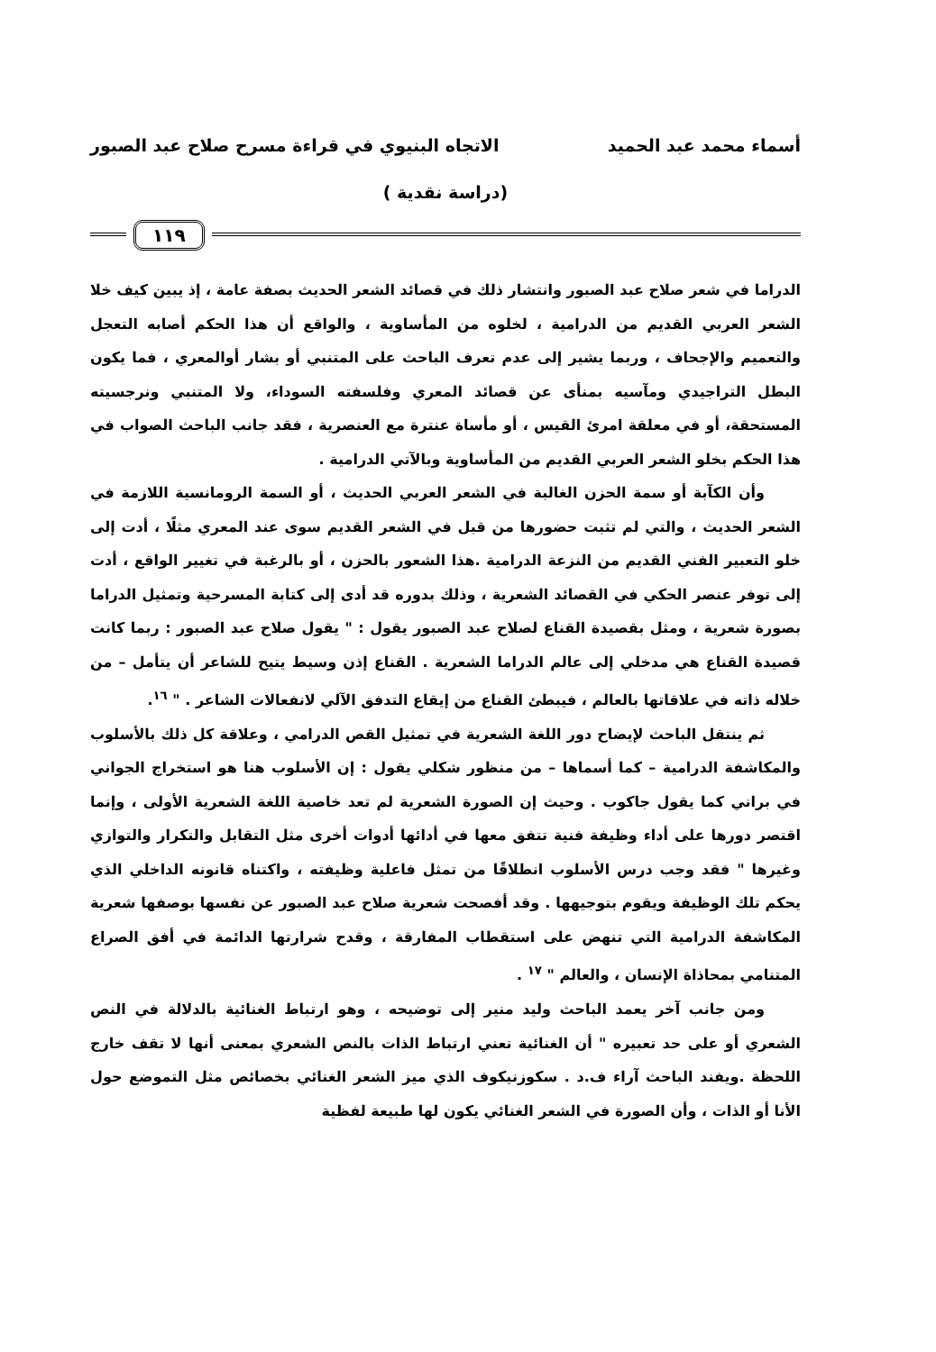أسماء محمد عبد الحميد الاتجاه البنيوي في قراءة مسرح صلاح عبد الصبور
(دراسة نقدية )
١١٩
الدراما في شعر صلاح عبد الصبور وانتشار ذلك في قصائد الشعر الحديث بصفة عامة ، إذ يبين كيف خلا الشعر العربي القديم من الدرامية ، لخلوه من المأساوية ، والواقع أن هذا الحكم أصابه التعجل والتعميم والإجحاف ، وربما يشير إلى عدم تعرف الباحث على المتنبي أو بشار أوالمعري ، فما يكون البطل التراجيدي ومآسيه بمنأى عن قصائد المعري وفلسفته السوداء، ولا المتنبي ونرجسيته المستحقة، أو في معلقة امرئ القيس ، أو مأساة عنترة مع العنصرية ، فقد جانب الباحث الصواب في هذا الحكم بخلو الشعر العربي القديم من المأساوية وبالآتي الدرامية .
وأن الكآبة أو سمة الحزن الغالبة في الشعر العربي الحديث ، أو السمة الرومانسية اللازمة في الشعر الحديث ، والتي لم تثبت حضورها من قبل في الشعر القديم سوى عند المعري مثلًا ، أدت إلى خلو التعبير الفني القديم من النزعة الدرامية .هذا الشعور بالحزن ، أو بالرغبة في تغيير الواقع ، أدت إلى توفر عنصر الحكي في القصائد الشعرية ، وذلك بدوره قد أدى إلى كتابة المسرحية وتمثيل الدراما بصورة شعرية ، ومثل بقصيدة القناع لصلاح عبد الصبور يقول : " يقول صلاح عبد الصبور : ربما كانت قصيدة القناع هي مدخلي إلى عالم الدراما الشعرية . القناع إذن وسيط يتيح للشاعر أن يتأمل – من خلاله ذاته في علاقاتها بالعالم ، فيبطئ القناع من إيقاع التدفق الآلي لانفعالات الشاعر . " <sup>١٦</sup>.
ثم ينتقل الباحث لإيضاح دور اللغة الشعرية في تمثيل القص الدرامي ، وعلاقة كل ذلك بالأسلوب والمكاشفة الدرامية – كما أسماها – من منظور شكلي يقول : إن الأسلوب هنا هو استخراج الجواني في براني كما يقول جاكوب . وحيث إن الصورة الشعرية لم تعد خاصية اللغة الشعرية الأولى ، وإنما اقتصر دورها على أداء وظيفة فنية تتفق معها في أدائها أدوات أخرى مثل التقابل والتكرار والتوازي وغيرها " فقد وجب درس الأسلوب انطلاقًا من تمثل فاعلية وظيفته ، واكتناه قانونه الداخلي الذي يحكم تلك الوظيفة ويقوم بتوجيهها . وقد أفصحت شعرية صلاح عبد الصبور عن نفسها بوصفها شعرية المكاشفة الدرامية التي تنهض على استقطاب المفارقة ، وقدح شرارتها الدائمة في أفق الصراع المتنامي بمحاذاة الإنسان ، والعالم " <sup>١٧</sup> .
ومن جانب آخر يعمد الباحث وليد منير إلى توضيحه ، وهو ارتباط الغنائية بالدلالة في النص الشعري أو على حد تعبيره " أن الغنائية تعني ارتباط الذات بالنص الشعري بمعنى أنها لا تقف خارج اللحظة .ويفند الباحث آراء ف.د . سكوزنيكوف الذي ميز الشعر الغنائي بخصائص مثل التموضع حول الأنا أو الذات ، وأن الصورة في الشعر الغنائي يكون لها طبيعة لفظية